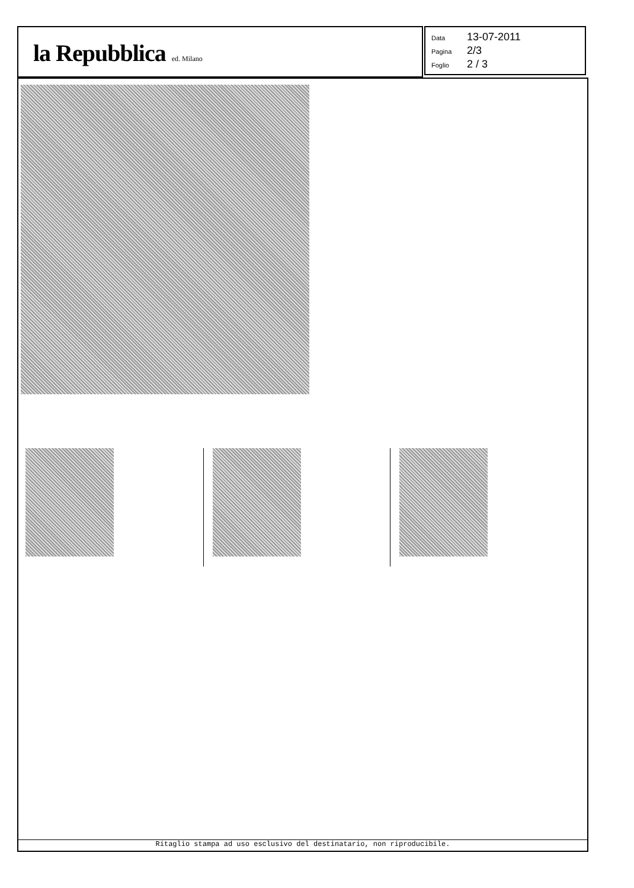la Repubblica ed. Milano
Data 13-07-2011
Pagina 2/3
Foglio 2 / 3
Ritaglio stampa ad uso esclusivo del destinatario, non riproducibile.